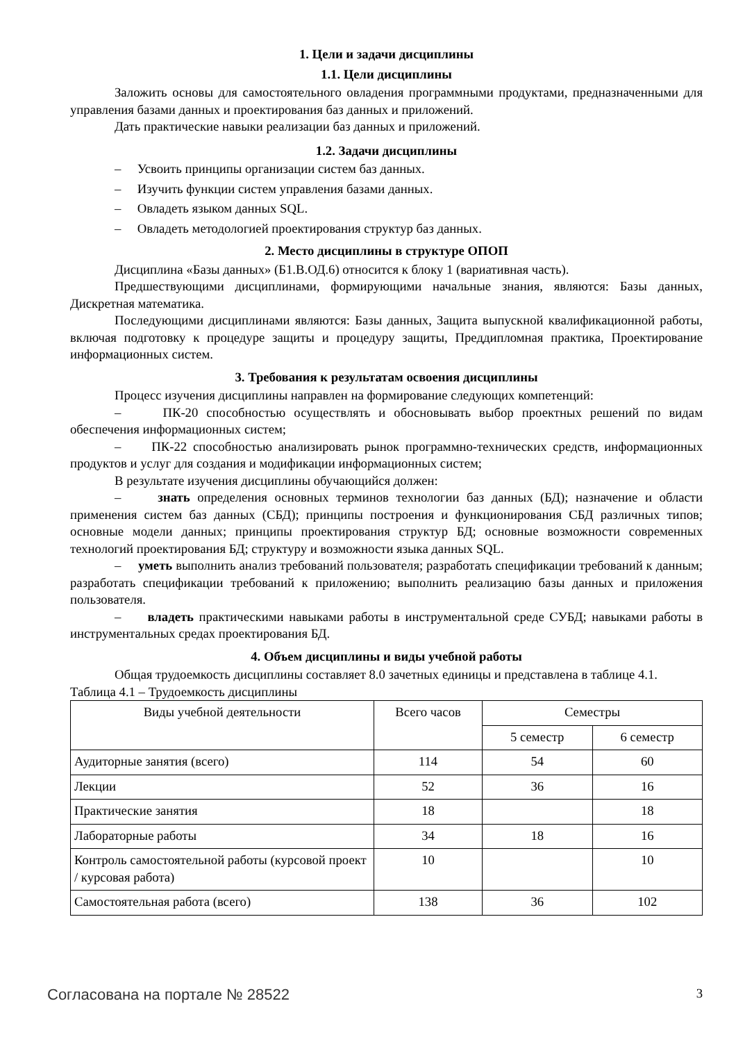1. Цели и задачи дисциплины
1.1. Цели дисциплины
Заложить основы для самостоятельного овладения программными продуктами, предназначенными для управления базами данных и проектирования баз данных и приложений.
Дать практические навыки реализации баз данных и приложений.
1.2. Задачи дисциплины
– Усвоить принципы организации систем баз данных.
– Изучить функции систем управления базами данных.
– Овладеть языком данных SQL.
– Овладеть методологией проектирования структур баз данных.
2. Место дисциплины в структуре ОПОП
Дисциплина «Базы данных» (Б1.В.ОД.6) относится к блоку 1 (вариативная часть).
Предшествующими дисциплинами, формирующими начальные знания, являются: Базы данных, Дискретная математика.
Последующими дисциплинами являются: Базы данных, Защита выпускной квалификационной работы, включая подготовку к процедуре защиты и процедуру защиты, Преддипломная практика, Проектирование информационных систем.
3. Требования к результатам освоения дисциплины
Процесс изучения дисциплины направлен на формирование следующих компетенций:
– ПК-20 способностью осуществлять и обосновывать выбор проектных решений по видам обеспечения информационных систем;
– ПК-22 способностью анализировать рынок программно-технических средств, информационных продуктов и услуг для создания и модификации информационных систем;
В результате изучения дисциплины обучающийся должен:
– знать определения основных терминов технологии баз данных (БД); назначение и области применения систем баз данных (СБД); принципы построения и функционирования СБД различных типов; основные модели данных; принципы проектирования структур БД; основные возможности современных технологий проектирования БД; структуру и возможности языка данных SQL.
– уметь выполнить анализ требований пользователя; разработать спецификации требований к данным; разработать спецификации требований к приложению; выполнить реализацию базы данных и приложения пользователя.
– владеть практическими навыками работы в инструментальной среде СУБД; навыками работы в инструментальных средах проектирования БД.
4. Объем дисциплины и виды учебной работы
Общая трудоемкость дисциплины составляет 8.0 зачетных единицы и представлена в таблице 4.1.
Таблица 4.1 – Трудоемкость дисциплины
| Виды учебной деятельности | Всего часов | Семестры | |
| --- | --- | --- | --- |
| | | 5 семестр | 6 семестр |
| Аудиторные занятия (всего) | 114 | 54 | 60 |
| Лекции | 52 | 36 | 16 |
| Практические занятия | 18 | | 18 |
| Лабораторные работы | 34 | 18 | 16 |
| Контроль самостоятельной работы (курсовой проект / курсовая работа) | 10 | | 10 |
| Самостоятельная работа (всего) | 138 | 36 | 102 |
Согласована на портале № 28522 3